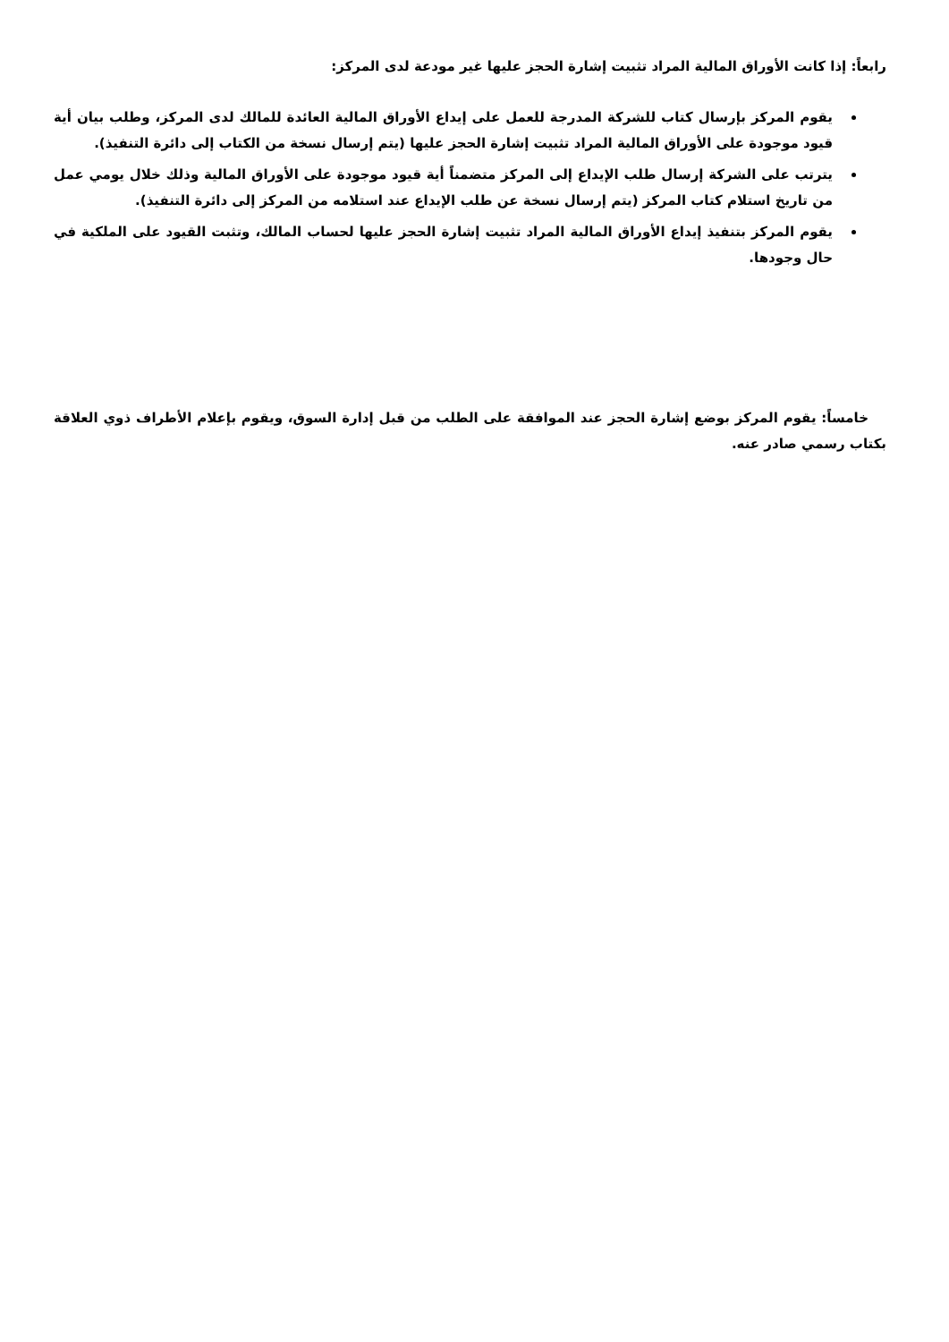رابعاً: إذا كانت الأوراق المالية المراد تثبيت إشارة الحجز عليها غير مودعة لدى المركز:
يقوم المركز بإرسال كتاب للشركة المدرجة للعمل على إيداع الأوراق المالية العائدة للمالك لدى المركز، وطلب بيان أية قيود موجودة على الأوراق المالية المراد تثبيت إشارة الحجز عليها (يتم إرسال نسخة من الكتاب إلى دائرة التنفيذ).
يترتب على الشركة إرسال طلب الإيداع إلى المركز متضمناً أية قيود موجودة على الأوراق المالية وذلك خلال يومي عمل من تاريخ استلام كتاب المركز (يتم إرسال نسخة عن طلب الإيداع عند استلامه من المركز إلى دائرة التنفيذ).
يقوم المركز بتنفيذ إيداع الأوراق المالية المراد تثبيت إشارة الحجز عليها لحساب المالك، وتثبت القيود على الملكية في حال وجودها.
خامساً: يقوم المركز بوضع إشارة الحجز عند الموافقة على الطلب من قبل إدارة السوق، ويقوم بإعلام الأطراف ذوي العلاقة بكتاب رسمي صادر عنه.